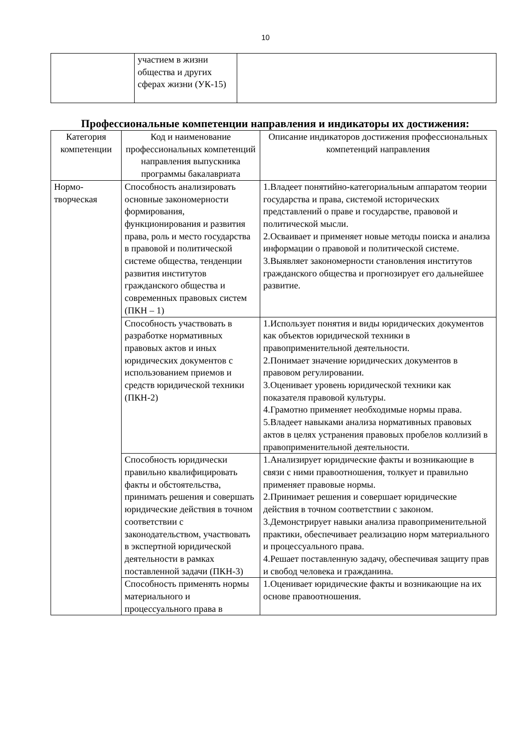10
| | участием в жизни общества и других сферах жизни (УК-15) | |
Профессиональные компетенции направления и индикаторы их достижения:
| Категория компетенции | Код и наименование профессиональных компетенций направления выпускника программы бакалавриата | Описание индикаторов достижения профессиональных компетенций направления |
| --- | --- | --- |
| Нормо- творческая | Способность анализировать основные закономерности формирования, функционирования и развития права, роль и место государства в правовой и политической системе общества, тенденции развития институтов гражданского общества и современных правовых систем (ПКН – 1) | 1.Владеет понятийно-категориальным аппаратом теории государства и права, системой исторических представлений о праве и государстве, правовой и политической мысли. 2.Осваивает и применяет новые методы поиска и анализа информации о правовой и политической системе. 3.Выявляет закономерности становления институтов гражданского общества и прогнозирует его дальнейшее развитие. |
| | Способность участвовать в разработке нормативных правовых актов и иных юридических документов с использованием приемов и средств юридической техники (ПКН-2) | 1.Использует понятия и виды юридических документов как объектов юридической техники в правоприменительной деятельности. 2.Понимает значение юридических документов в правовом регулировании. 3.Оценивает уровень юридической техники как показателя правовой культуры. 4.Грамотно применяет необходимые нормы права. 5.Владеет навыками анализа нормативных правовых актов в целях устранения правовых пробелов коллизий в правоприменительной деятельности. |
| | Способность юридически правильно квалифицировать факты и обстоятельства, принимать решения и совершать юридические действия в точном соответствии с законодательством, участвовать в экспертной юридической деятельности в рамках поставленной задачи (ПКН-3) | 1.Анализирует юридические факты и возникающие в связи с ними правоотношения, толкует и правильно применяет правовые нормы. 2.Принимает решения и совершает юридические действия в точном соответствии с законом. 3.Демонстрирует навыки анализа правоприменительной практики, обеспечивает реализацию норм материального и процессуального права. 4.Решает поставленную задачу, обеспечивая защиту прав и свобод человека и гражданина. |
| | Способность применять нормы материального и процессуального права в | 1.Оценивает юридические факты и возникающие на их основе правоотношения. |